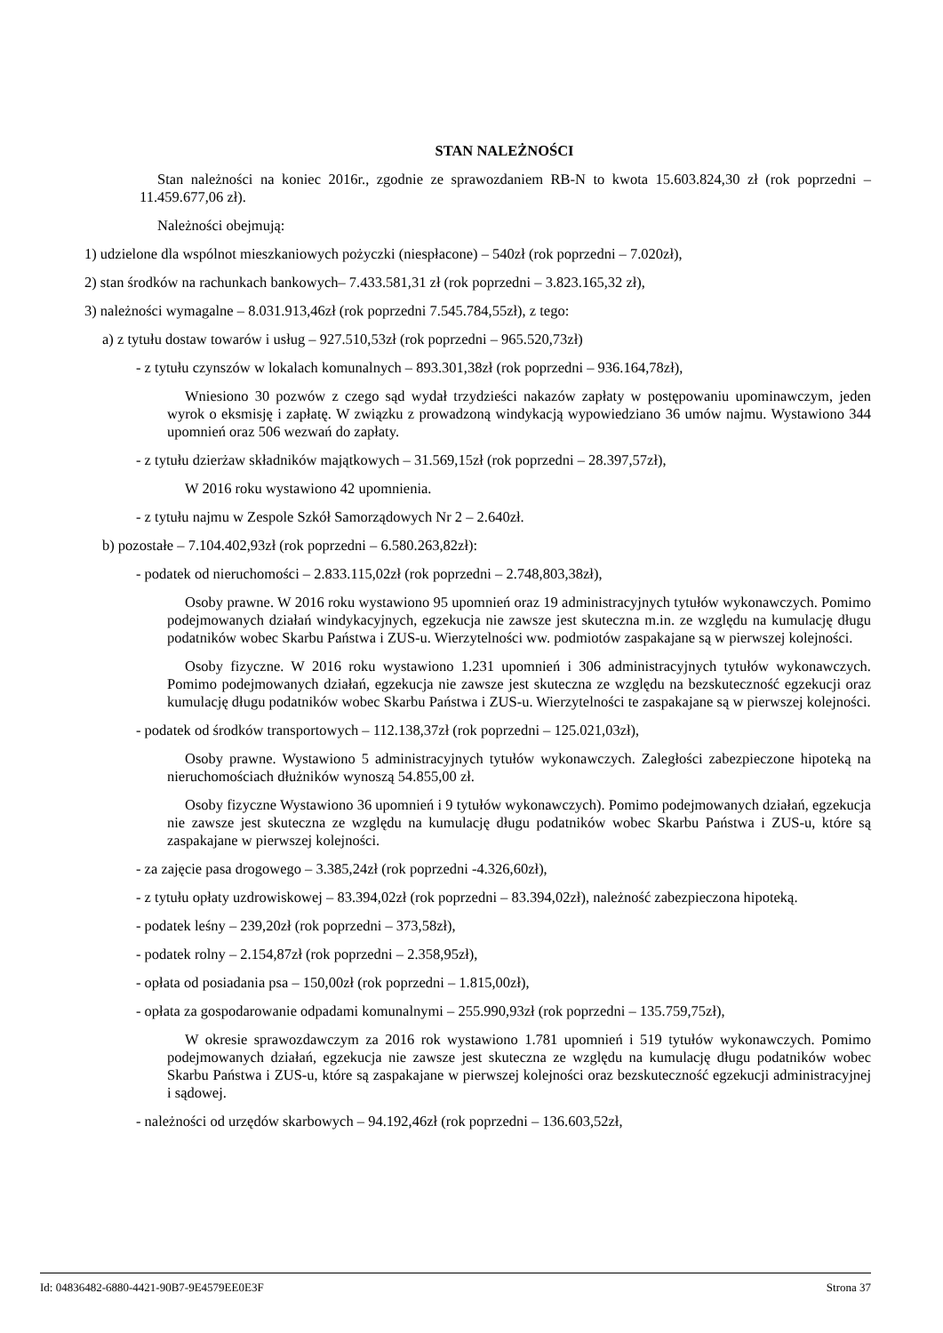STAN NALEŻNOŚCI
Stan należności na koniec 2016r., zgodnie ze sprawozdaniem RB-N to kwota 15.603.824,30 zł (rok poprzedni – 11.459.677,06 zł).
Należności obejmują:
1) udzielone dla wspólnot mieszkaniowych pożyczki (niespłacone) – 540zł (rok poprzedni – 7.020zł),
2) stan środków na rachunkach bankowych– 7.433.581,31 zł (rok poprzedni – 3.823.165,32 zł),
3) należności wymagalne – 8.031.913,46zł (rok poprzedni 7.545.784,55zł), z tego:
a) z tytułu dostaw towarów i usług – 927.510,53zł (rok poprzedni – 965.520,73zł)
- z tytułu czynszów w lokalach komunalnych – 893.301,38zł (rok poprzedni – 936.164,78zł),
Wniesiono 30 pozwów z czego sąd wydał trzydzieści nakazów zapłaty w postępowaniu upominawczym, jeden wyrok o eksmisję i zapłatę. W związku z prowadzoną windykacją wypowiedziano 36 umów najmu. Wystawiono 344 upomnień oraz 506 wezwań do zapłaty.
- z tytułu dzierżaw składników majątkowych – 31.569,15zł (rok poprzedni – 28.397,57zł),
W 2016 roku wystawiono 42 upomnienia.
- z tytułu najmu w Zespole Szkół Samorządowych Nr 2 – 2.640zł.
b) pozostałe – 7.104.402,93zł (rok poprzedni – 6.580.263,82zł):
- podatek od nieruchomości – 2.833.115,02zł (rok poprzedni – 2.748,803,38zł),
Osoby prawne. W 2016 roku wystawiono 95 upomnień oraz 19 administracyjnych tytułów wykonawczych. Pomimo podejmowanych działań windykacyjnych, egzekucja nie zawsze jest skuteczna m.in. ze względu na kumulację długu podatników wobec Skarbu Państwa i ZUS-u. Wierzytelności ww. podmiotów zaspakajane są w pierwszej kolejności.
Osoby fizyczne. W 2016 roku wystawiono 1.231 upomnień i 306 administracyjnych tytułów wykonawczych. Pomimo podejmowanych działań, egzekucja nie zawsze jest skuteczna ze względu na bezskuteczność egzekucji oraz kumulację długu podatników wobec Skarbu Państwa i ZUS-u. Wierzytelności te zaspakajane są w pierwszej kolejności.
- podatek od środków transportowych – 112.138,37zł (rok poprzedni – 125.021,03zł),
Osoby prawne. Wystawiono 5 administracyjnych tytułów wykonawczych. Zaległości zabezpieczone hipoteką na nieruchomościach dłużników wynoszą 54.855,00 zł.
Osoby fizyczne Wystawiono 36 upomnień i 9 tytułów wykonawczych). Pomimo podejmowanych działań, egzekucja nie zawsze jest skuteczna ze względu na kumulację długu podatników wobec Skarbu Państwa i ZUS-u, które są zaspakajane w pierwszej kolejności.
- za zajęcie pasa drogowego – 3.385,24zł (rok poprzedni -4.326,60zł),
- z tytułu opłaty uzdrowiskowej – 83.394,02zł (rok poprzedni – 83.394,02zł), należność zabezpieczona hipoteką.
- podatek leśny – 239,20zł (rok poprzedni – 373,58zł),
- podatek rolny – 2.154,87zł (rok poprzedni – 2.358,95zł),
- opłata od posiadania psa – 150,00zł (rok poprzedni – 1.815,00zł),
- opłata za gospodarowanie odpadami komunalnymi – 255.990,93zł (rok poprzedni – 135.759,75zł),
W okresie sprawozdawczym za 2016 rok wystawiono 1.781 upomnień i 519 tytułów wykonawczych. Pomimo podejmowanych działań, egzekucja nie zawsze jest skuteczna ze względu na kumulację długu podatników wobec Skarbu Państwa i ZUS-u, które są zaspakajane w pierwszej kolejności oraz bezskuteczność egzekucji administracyjnej i sądowej.
- należności od urzędów skarbowych – 94.192,46zł (rok poprzedni – 136.603,52zł,
Id: 04836482-6880-4421-90B7-9E4579EE0E3F Strona 37